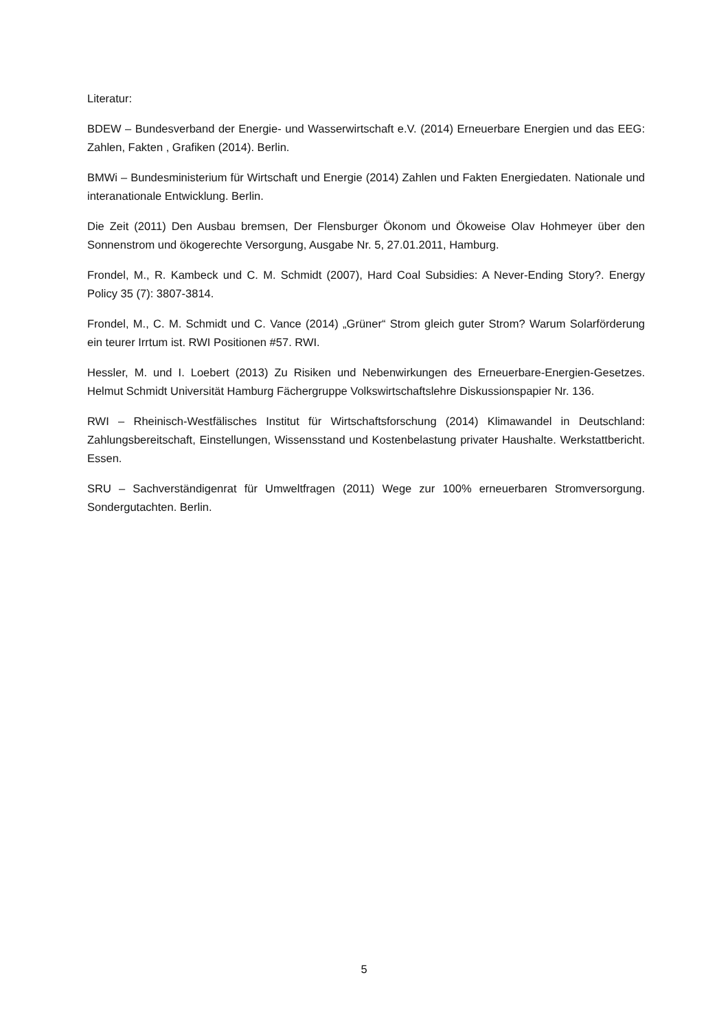Literatur:
BDEW – Bundesverband der Energie- und Wasserwirtschaft e.V. (2014) Erneuerbare Energien und das EEG: Zahlen, Fakten , Grafiken (2014). Berlin.
BMWi – Bundesministerium für Wirtschaft und Energie (2014) Zahlen und Fakten Energiedaten. Nationale und interanationale Entwicklung. Berlin.
Die Zeit (2011) Den Ausbau bremsen, Der Flensburger Ökonom und Ökoweise Olav Hohmeyer über den Sonnenstrom und ökogerechte Versorgung, Ausgabe Nr. 5, 27.01.2011, Hamburg.
Frondel, M., R. Kambeck und C. M. Schmidt (2007), Hard Coal Subsidies: A Never-Ending Story?. Energy Policy 35 (7): 3807-3814.
Frondel, M., C. M. Schmidt und C. Vance (2014) „Grüner“ Strom gleich guter Strom? Warum Solarförderung ein teurer Irrtum ist. RWI Positionen #57. RWI.
Hessler, M. und I. Loebert (2013) Zu Risiken und Nebenwirkungen des Erneuerbare-Energien-Gesetzes. Helmut Schmidt Universität Hamburg Fächergruppe Volkswirtschaftslehre Diskussionspapier Nr. 136.
RWI – Rheinisch-Westfälisches Institut für Wirtschaftsforschung (2014) Klimawandel in Deutschland: Zahlungsbereitschaft, Einstellungen, Wissensstand und Kostenbelastung privater Haushalte. Werkstattbericht. Essen.
SRU – Sachverständigenrat für Umweltfragen (2011) Wege zur 100% erneuerbaren Stromversorgung. Sondergutachten. Berlin.
5